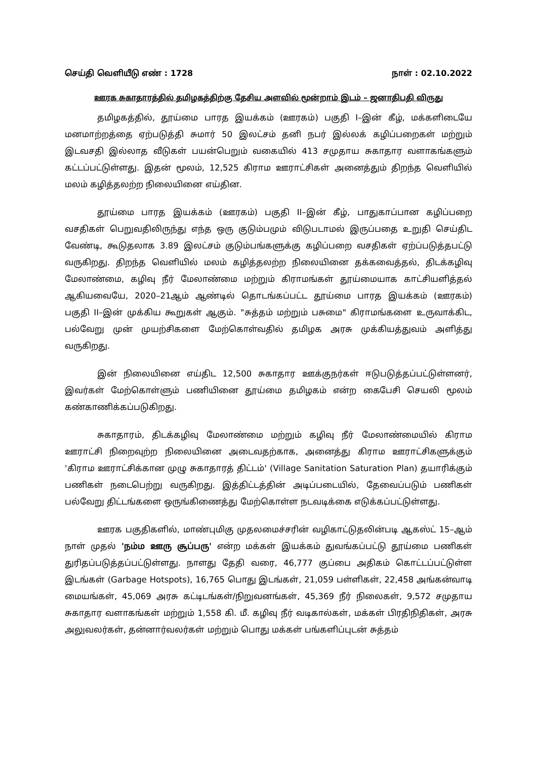செய்தி வெளியீடு எண் : 1728 நாள் : 02.10.2022
ஊரக சுகாதாரத்தில் தமிழகத்திற்கு தேசிய அளவில் மூன்றாம் இடம் – ஜனாதிபதி விருது
தமிழகத்தில், தூய்மை பாரத இயக்கம் (ஊரகம்) பகுதி I–இன் கீழ், மக்களிடையே மனமாற்றத்தை ஏற்படுத்தி சுமார் 50 இலட்சம் தனி நபர் இல்லக் கழிப்பறைகள் மற்றும் இடவசதி இல்லாத வீடுகள் பயன்பெறும் வகையில் 413 சமுதாய சுகாதார வளாகங்களும் கட்டப்பட்டுள்ளது. இதன் மூலம், 12,525 கிராம ஊராட்சிகள் அனைத்தும் திறந்த வெளியில் மலம் கழித்தலற்ற நிலையினை எய்தின.
தூய்மை பாரத இயக்கம் (ஊரகம்) பகுதி II–இன் கீழ், பாதுகாப்பான கழிப்பறை வசதிகள் பெறுவதிலிருந்து எந்த ஒரு குடும்பமும் விடுபடாமல் இருப்பதை உறுதி செய்திட வேண்டி, கூடுதலாக 3.89 இலட்சம் குடும்பங்களுக்கு கழிப்பறை வசதிகள் ஏற்ப்படுத்தபட்டு வருகிறது. திறந்த வெளியில் மலம் கழித்தலற்ற நிலையினை தக்கவைத்தல், திடக்கழிவு மேலாண்மை, கழிவு நீர் மேலாண்மை மற்றும் கிராமங்கள் தூய்மையாக காட்சியளித்தல் ஆகியவையே, 2020–21ஆம் ஆண்டில் தொடங்கப்பட்ட தூய்மை பாரத இயக்கம் (ஊரகம்) பகுதி II–இன் முக்கிய கூறுகள் ஆகும். "சுத்தம் மற்றும் பசுமை" கிராமங்களை உருவாக்கிட, பல்வேறு முன் முயற்சிகளை மேற்கொள்வதில் தமிழக அரசு முக்கியத்துவம் அளித்து வருகிறது.
இன் நிலையினை எய்திட 12,500 சுகாதார ஊக்குநர்கள் ஈடுபடுத்தப்பட்டுள்ளனர், இவர்கள் மேற்கொள்ளும் பணியினை தூய்மை தமிழகம் என்ற கைபேசி செயலி மூலம் கண்காணிக்கப்படுகிறது.
சுகாதாரம், திடக்கழிவு மேலாண்மை மற்றும் கழிவு நீர் மேலாண்மையில் கிராம ஊராட்சி நிறைவுற்ற நிலையினை அடைவதற்காக, அனைத்து கிராம ஊராட்சிகளுக்கும் 'கிராம ஊராட்சிக்கான முழு சுகாதாரத் திட்டம்' (Village Sanitation Saturation Plan) தயாரிக்கும் பணிகள் நடைபெற்று வருகிறது. இத்திட்டத்தின் அடிப்படையில், தேவைப்படும் பணிகள் பல்வேறு திட்டங்களை ஒருங்கிணைத்து மேற்கொள்ள நடவடிக்கை எடுக்கப்பட்டுள்ளது.
ஊரக பகுதிகளில், மாண்புமிகு முதலமைச்சரின் வழிகாட்டுதலின்படி ஆகஸ்ட் 15–ஆம் நாள் முதல் 'நம்ம ஊரு சூப்பரு' என்ற மக்கள் இயக்கம் துவங்கப்பட்டு தூய்மை பணிகள் துரிதப்படுத்தப்பட்டுள்ளது. நாளது தேதி வரை, 46,777 குப்பை அதிகம் கொட்டப்பட்டுள்ள இடங்கள் (Garbage Hotspots), 16,765 பொது இடங்கள், 21,059 பள்ளிகள், 22,458 அங்கன்வாடி மையங்கள், 45,069 அரசு கட்டிடங்கள்/நிறுவனங்கள், 45,369 நீர் நிலைகள், 9,572 சமுதாய சுகாதார வளாகங்கள் மற்றும் 1,558 கி. மீ. கழிவு நீர் வடிகால்கள், மக்கள் பிரதிநிதிகள், அரசு அலுவலர்கள், தன்னார்வலர்கள் மற்றும் பொது மக்கள் பங்களிப்புடன் சுத்தம்